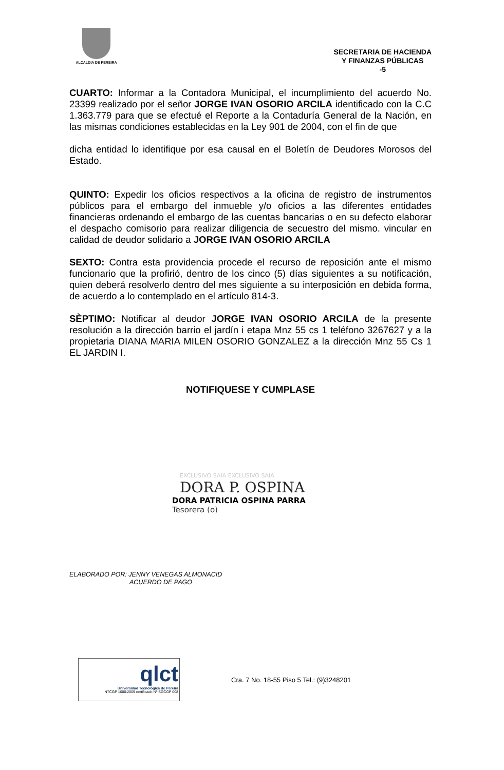ALCALDIA DE PEREIRA
SECRETARIA DE HACIENDA
Y FINANZAS PÚBLICAS
-5
CUARTO: Informar a la Contadora Municipal, el incumplimiento del acuerdo No. 23399 realizado por el señor JORGE IVAN OSORIO ARCILA identificado con la C.C 1.363.779 para que se efectué el Reporte a la Contaduría General de la Nación, en las mismas condiciones establecidas en la Ley 901 de 2004, con el fin de que
dicha entidad lo identifique por esa causal en el Boletín de Deudores Morosos del Estado.
QUINTO: Expedir los oficios respectivos a la oficina de registro de instrumentos públicos para el embargo del inmueble y/o oficios a las diferentes entidades financieras ordenando el embargo de las cuentas bancarias o en su defecto elaborar el despacho comisorio para realizar diligencia de secuestro del mismo. vincular en calidad de deudor solidario a JORGE IVAN OSORIO ARCILA
SEXTO: Contra esta providencia procede el recurso de reposición ante el mismo funcionario que la profirió, dentro de los cinco (5) días siguientes a su notificación, quien deberá resolverlo dentro del mes siguiente a su interposición en debida forma, de acuerdo a lo contemplado en el artículo 814-3.
SÈPTIMO: Notificar al deudor JORGE IVAN OSORIO ARCILA de la presente resolución a la dirección barrio el jardín i etapa Mnz 55 cs 1 teléfono 3267627 y a la propietaria DIANA MARIA MILEN OSORIO GONZALEZ a la dirección Mnz 55 Cs 1 EL JARDIN I.
NOTIFIQUESE Y CUMPLASE
EXCLUSIVO SAIA EXCLUSIVO SAIA
DORA P. OSPINA
DORA PATRICIA OSPINA PARRA
Tesorera (o)
ELABORADO POR: JENNY VENEGAS ALMONACID
ACUERDO DE PAGO
qlct
Universidad Tecnológica de Pereira
NTCGP 1000:2009 certificado Nº SGCGP 008
Cra. 7 No. 18-55 Piso 5 Tel.: (9)3248201